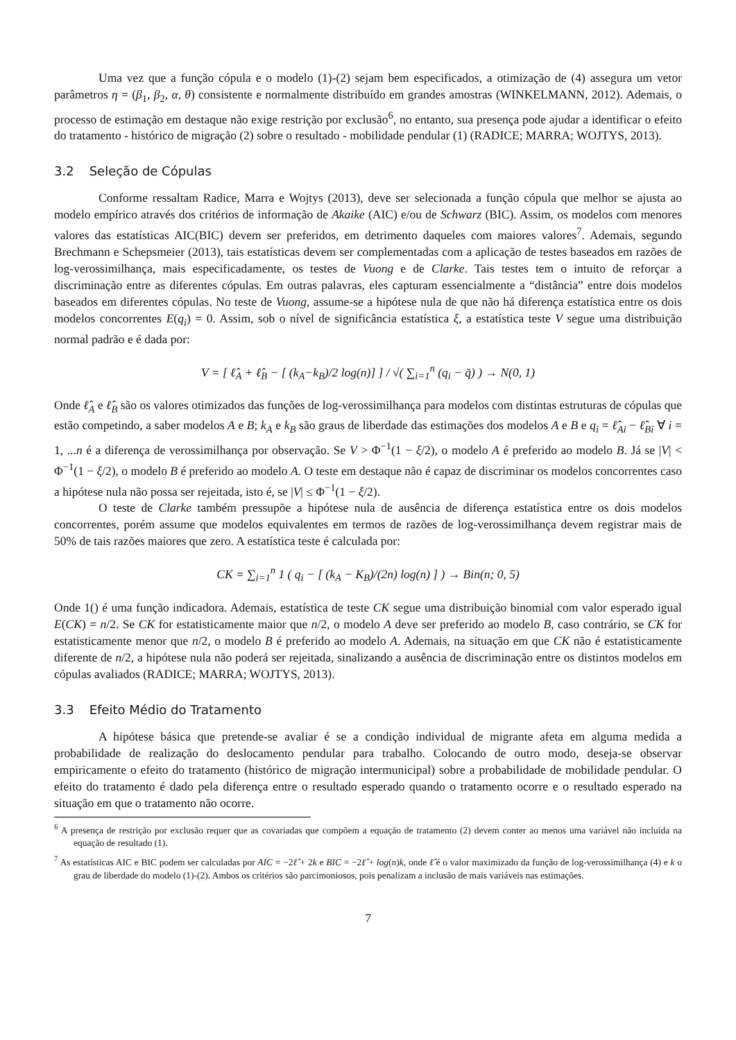Uma vez que a função cópula e o modelo (1)-(2) sejam bem especificados, a otimização de (4) assegura um vetor parâmetros η = (β<sub>1</sub>, β<sub>2</sub>, α, θ) consistente e normalmente distribuído em grandes amostras (WINKELMANN, 2012). Ademais, o processo de estimação em destaque não exige restrição por exclusão<sup>6</sup>, no entanto, sua presença pode ajudar a identificar o efeito do tratamento - histórico de migração (2) sobre o resultado - mobilidade pendular (1) (RADICE; MARRA; WOJTYS, 2013).
3.2 Seleção de Cópulas
Conforme ressaltam Radice, Marra e Wojtys (2013), deve ser selecionada a função cópula que melhor se ajusta ao modelo empírico através dos critérios de informação de Akaike (AIC) e/ou de Schwarz (BIC). Assim, os modelos com menores valores das estatísticas AIC(BIC) devem ser preferidos, em detrimento daqueles com maiores valores<sup>7</sup>. Ademais, segundo Brechmann e Schepsmeier (2013), tais estatísticas devem ser complementadas com a aplicação de testes baseados em razões de log-verossimilhança, mais especificadamente, os testes de Vuong e de Clarke. Tais testes tem o intuito de reforçar a discriminação entre as diferentes cópulas. Em outras palavras, eles capturam essencialmente a “distância” entre dois modelos baseados em diferentes cópulas. No teste de Vuong, assume-se a hipótese nula de que não há diferença estatística entre os dois modelos concorrentes E(q<sub>i</sub>) = 0. Assim, sob o nível de significância estatística ξ, a estatística teste V segue uma distribuição normal padrão e é dada por:
V = [ ℓ̂<sub>A</sub> + ℓ̂<sub>B</sub> − [ (k<sub>A</sub>−k<sub>B</sub>)/2 log(n)] ] / √( ∑<sub>i=1</sub><sup>n</sup> (q<sub>i</sub> − q̄) ) → N(0, 1)
Onde ℓ̂<sub>A</sub> e ℓ̂<sub>B</sub> são os valores otimizados das funções de log-verossimilhança para modelos com distintas estruturas de cópulas que estão competindo, a saber modelos A e B; k<sub>A</sub> e k<sub>B</sub> são graus de liberdade das estimações dos modelos A e B e q<sub>i</sub> = ℓ̂<sub>Ai</sub> − ℓ̂<sub>Bi</sub> ∀ i = 1, ...n é a diferença de verossimilhança por observação. Se V > Φ<sup>−1</sup>(1 − ξ/2), o modelo A é preferido ao modelo B. Já se |V| < Φ<sup>−1</sup>(1 − ξ/2), o modelo B é preferido ao modelo A. O teste em destaque não é capaz de discriminar os modelos concorrentes caso a hipótese nula não possa ser rejeitada, isto é, se |V| ≤ Φ<sup>−1</sup>(1 − ξ/2).
O teste de Clarke também pressupõe a hipótese nula de ausência de diferença estatística entre os dois modelos concorrentes, porém assume que modelos equivalentes em termos de razões de log-verossimilhança devem registrar mais de 50% de tais razões maiores que zero. A estatística teste é calculada por:
CK = ∑<sub>i=1</sub><sup>n</sup> 1 ( q<sub>i</sub> − [ (k<sub>A</sub> − K<sub>B</sub>)/(2n) log(n) ] ) → Bin(n; 0, 5)
Onde 1() é uma função indicadora. Ademais, estatística de teste CK segue uma distribuição binomial com valor esperado igual E(CK) = n/2. Se CK for estatisticamente maior que n/2, o modelo A deve ser preferido ao modelo B, caso contrário, se CK for estatisticamente menor que n/2, o modelo B é preferido ao modelo A. Ademais, na situação em que CK não é estatisticamente diferente de n/2, a hipótese nula não poderá ser rejeitada, sinalizando a ausência de discriminação entre os distintos modelos em cópulas avaliados (RADICE; MARRA; WOJTYS, 2013).
3.3 Efeito Médio do Tratamento
A hipótese básica que pretende-se avaliar é se a condição individual de migrante afeta em alguma medida a probabilidade de realização do deslocamento pendular para trabalho. Colocando de outro modo, deseja-se observar empiricamente o efeito do tratamento (histórico de migração intermunicipal) sobre a probabilidade de mobilidade pendular. O efeito do tratamento é dado pela diferença entre o resultado esperado quando o tratamento ocorre e o resultado esperado na situação em que o tratamento não ocorre.
<sup>6</sup> A presença de restrição por exclusão requer que as covariadas que compõem a equação de tratamento (2) devem conter ao menos uma variável não incluída na equação de resultado (1).
<sup>7</sup> As estatísticas AIC e BIC podem ser calculadas por AIC = −2ℓ̂ + 2k e BIC = −2ℓ̂ + log(n)k, onde ℓ̂ é o valor maximizado da função de log-verossimilhança (4) e k o grau de liberdade do modelo (1)-(2). Ambos os critérios são parcimoniosos, pois penalizam a inclusão de mais variáveis nas estimações.
7